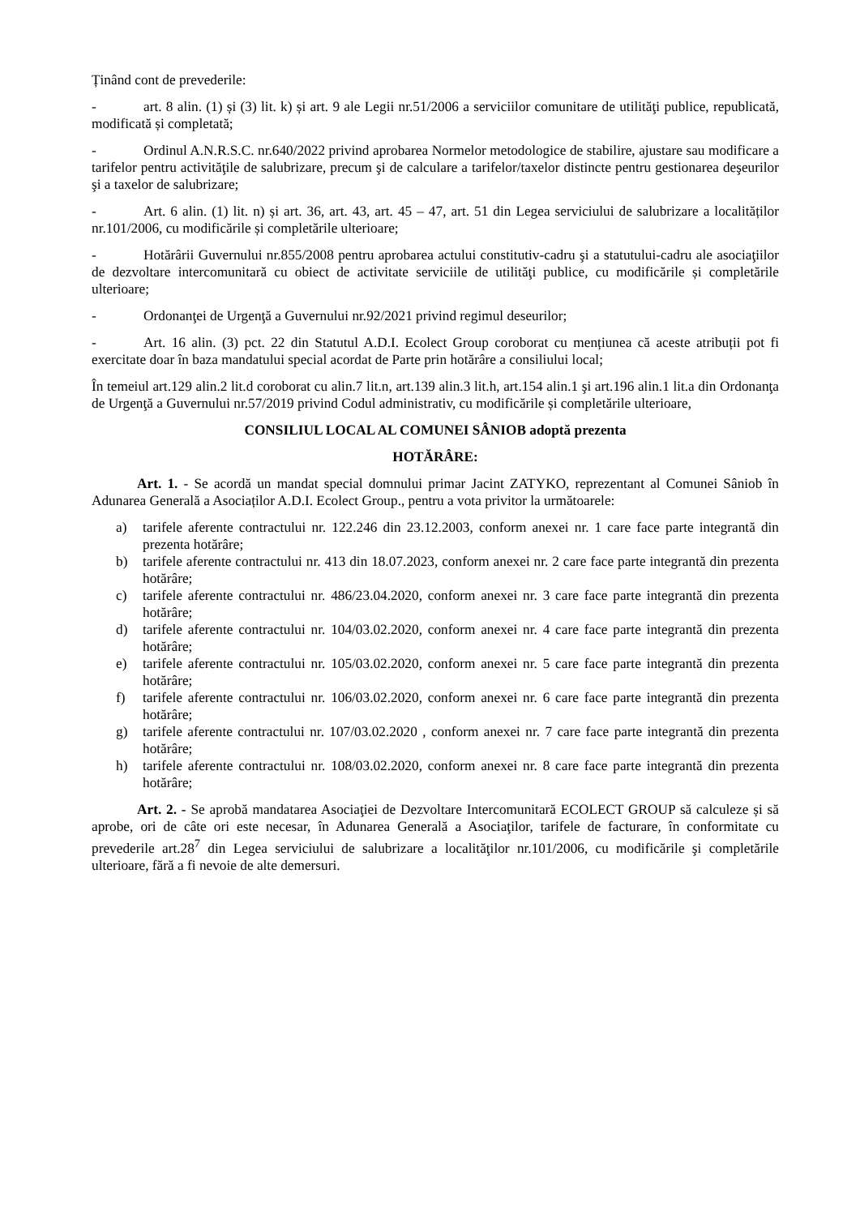Ținând cont de prevederile:
- art. 8 alin. (1) și (3) lit. k) și art. 9 ale Legii nr.51/2006 a serviciilor comunitare de utilităţi publice, republicată, modificată și completată;
- Ordinul A.N.R.S.C. nr.640/2022 privind aprobarea Normelor metodologice de stabilire, ajustare sau modificare a tarifelor pentru activităţile de salubrizare, precum şi de calculare a tarifelor/taxelor distincte pentru gestionarea deşeurilor şi a taxelor de salubrizare;
- Art. 6 alin. (1) lit. n) și art. 36, art. 43, art. 45 – 47, art. 51 din Legea serviciului de salubrizare a localităților nr.101/2006, cu modificările și completările ulterioare;
- Hotărârii Guvernului nr.855/2008 pentru aprobarea actului constitutiv-cadru şi a statutului-cadru ale asociaţiilor de dezvoltare intercomunitară cu obiect de activitate serviciile de utilităţi publice, cu modificările și completările ulterioare;
- Ordonanţei de Urgenţă a Guvernului nr.92/2021 privind regimul deseurilor;
- Art. 16 alin. (3) pct. 22 din Statutul A.D.I. Ecolect Group coroborat cu mențiunea că aceste atribuții pot fi exercitate doar în baza mandatului special acordat de Parte prin hotărâre a consiliului local;
În temeiul art.129 alin.2 lit.d coroborat cu alin.7 lit.n, art.139 alin.3 lit.h, art.154 alin.1 şi art.196 alin.1 lit.a din Ordonanţa de Urgenţă a Guvernului nr.57/2019 privind Codul administrativ, cu modificările și completările ulterioare,
CONSILIUL LOCAL AL COMUNEI SÂNIOB adoptă prezenta
HOTĂRÂRE:
Art. 1. - Se acordă un mandat special domnului primar Jacint ZATYKO, reprezentant al Comunei Sâniob în Adunarea Generală a Asociaților A.D.I. Ecolect Group., pentru a vota privitor la următoarele:
a) tarifele aferente contractului nr. 122.246 din 23.12.2003, conform anexei nr. 1 care face parte integrantă din prezenta hotărâre;
b) tarifele aferente contractului nr. 413 din 18.07.2023, conform anexei nr. 2 care face parte integrantă din prezenta hotărâre;
c) tarifele aferente contractului nr. 486/23.04.2020, conform anexei nr. 3 care face parte integrantă din prezenta hotărâre;
d) tarifele aferente contractului nr. 104/03.02.2020, conform anexei nr. 4 care face parte integrantă din prezenta hotărâre;
e) tarifele aferente contractului nr. 105/03.02.2020, conform anexei nr. 5 care face parte integrantă din prezenta hotărâre;
f) tarifele aferente contractului nr. 106/03.02.2020, conform anexei nr. 6 care face parte integrantă din prezenta hotărâre;
g) tarifele aferente contractului nr. 107/03.02.2020 , conform anexei nr. 7 care face parte integrantă din prezenta hotărâre;
h) tarifele aferente contractului nr. 108/03.02.2020, conform anexei nr. 8 care face parte integrantă din prezenta hotărâre;
Art. 2. - Se aprobă mandatarea Asociaţiei de Dezvoltare Intercomunitară ECOLECT GROUP să calculeze și să aprobe, ori de câte ori este necesar, în Adunarea Generală a Asociaţilor, tarifele de facturare, în conformitate cu prevederile art.28<sup>7</sup> din Legea serviciului de salubrizare a localităţilor nr.101/2006, cu modificările şi completările ulterioare, fără a fi nevoie de alte demersuri.